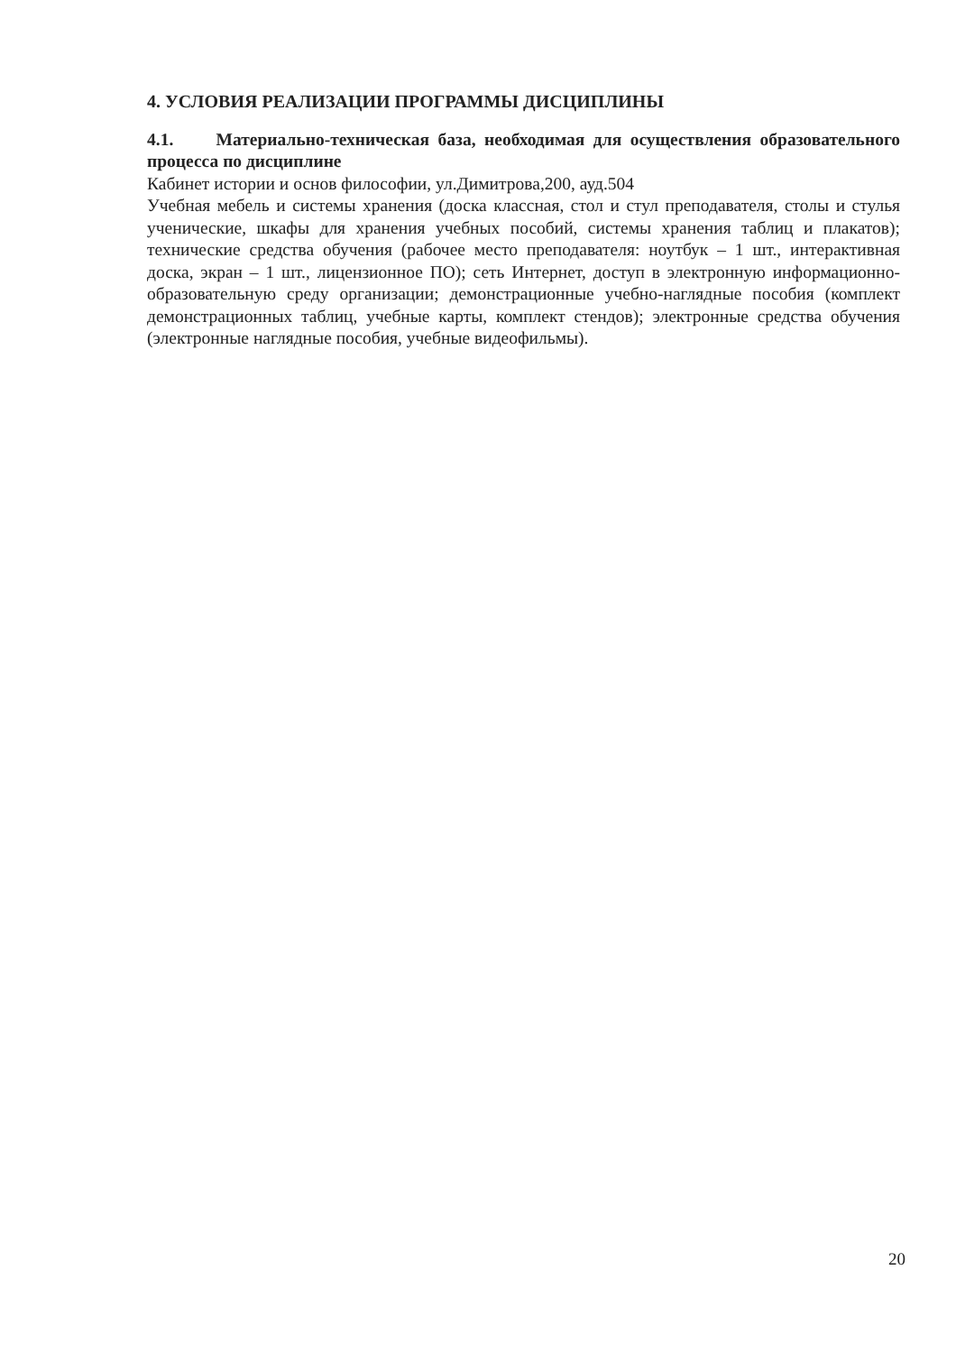4. УСЛОВИЯ РЕАЛИЗАЦИИ ПРОГРАММЫ ДИСЦИПЛИНЫ
4.1. Материально-техническая база, необходимая для осуществления образовательного процесса по дисциплине
Кабинет истории и основ философии, ул.Димитрова,200, ауд.504
Учебная мебель и системы хранения (доска классная, стол и стул преподавателя, столы и стулья ученические, шкафы для хранения учебных пособий, системы хранения таблиц и плакатов); технические средства обучения (рабочее место преподавателя: ноутбук – 1 шт., интерактивная доска, экран – 1 шт., лицензионное ПО); сеть Интернет, доступ в электронную информационно-образовательную среду организации; демонстрационные учебно-наглядные пособия (комплект демонстрационных таблиц, учебные карты, комплект стендов); электронные средства обучения (электронные наглядные пособия, учебные видеофильмы).
20